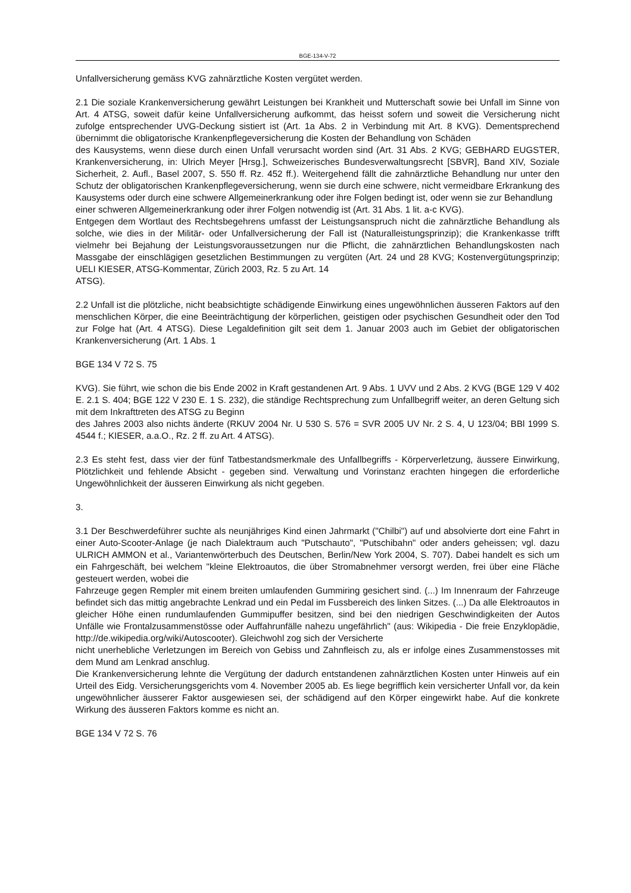BGE-134-V-72
Unfallversicherung gemäss KVG zahnärztliche Kosten vergütet werden.
2.1 Die soziale Krankenversicherung gewährt Leistungen bei Krankheit und Mutterschaft sowie bei Unfall im Sinne von Art. 4 ATSG, soweit dafür keine Unfallversicherung aufkommt, das heisst sofern und soweit die Versicherung nicht zufolge entsprechender UVG-Deckung sistiert ist (Art. 1a Abs. 2 in Verbindung mit Art. 8 KVG). Dementsprechend übernimmt die obligatorische Krankenpflegeversicherung die Kosten der Behandlung von Schäden
des Kausystems, wenn diese durch einen Unfall verursacht worden sind (Art. 31 Abs. 2 KVG; GEBHARD EUGSTER, Krankenversicherung, in: Ulrich Meyer [Hrsg.], Schweizerisches Bundesverwaltungsrecht [SBVR], Band XIV, Soziale Sicherheit, 2. Aufl., Basel 2007, S. 550 ff. Rz. 452 ff.). Weitergehend fällt die zahnärztliche Behandlung nur unter den Schutz der obligatorischen Krankenpflegeversicherung, wenn sie durch eine schwere, nicht vermeidbare Erkrankung des Kausystems oder durch eine schwere Allgemeinerkrankung oder ihre Folgen bedingt ist, oder wenn sie zur Behandlung
einer schweren Allgemeinerkrankung oder ihrer Folgen notwendig ist (Art. 31 Abs. 1 lit. a-c KVG).
Entgegen dem Wortlaut des Rechtsbegehrens umfasst der Leistungsanspruch nicht die zahnärztliche Behandlung als solche, wie dies in der Militär- oder Unfallversicherung der Fall ist (Naturalleistungsprinzip); die Krankenkasse trifft vielmehr bei Bejahung der Leistungsvoraussetzungen nur die Pflicht, die zahnärztlichen Behandlungskosten nach Massgabe der einschlägigen gesetzlichen Bestimmungen zu vergüten (Art. 24 und 28 KVG; Kostenvergütungsprinzip; UELI KIESER, ATSG-Kommentar, Zürich 2003, Rz. 5 zu Art. 14
ATSG).
2.2 Unfall ist die plötzliche, nicht beabsichtigte schädigende Einwirkung eines ungewöhnlichen äusseren Faktors auf den menschlichen Körper, die eine Beeinträchtigung der körperlichen, geistigen oder psychischen Gesundheit oder den Tod zur Folge hat (Art. 4 ATSG). Diese Legaldefinition gilt seit dem 1. Januar 2003 auch im Gebiet der obligatorischen Krankenversicherung (Art. 1 Abs. 1
BGE 134 V 72 S. 75
KVG). Sie führt, wie schon die bis Ende 2002 in Kraft gestandenen Art. 9 Abs. 1 UVV und 2 Abs. 2 KVG (BGE 129 V 402 E. 2.1 S. 404; BGE 122 V 230 E. 1 S. 232), die ständige Rechtsprechung zum Unfallbegriff weiter, an deren Geltung sich mit dem Inkrafttreten des ATSG zu Beginn
des Jahres 2003 also nichts änderte (RKUV 2004 Nr. U 530 S. 576 = SVR 2005 UV Nr. 2 S. 4, U 123/04; BBl 1999 S. 4544 f.; KIESER, a.a.O., Rz. 2 ff. zu Art. 4 ATSG).
2.3 Es steht fest, dass vier der fünf Tatbestandsmerkmale des Unfallbegriffs - Körperverletzung, äussere Einwirkung, Plötzlichkeit und fehlende Absicht - gegeben sind. Verwaltung und Vorinstanz erachten hingegen die erforderliche Ungewöhnlichkeit der äusseren Einwirkung als nicht gegeben.
3.
3.1 Der Beschwerdeführer suchte als neunjähriges Kind einen Jahrmarkt ("Chilbi") auf und absolvierte dort eine Fahrt in einer Auto-Scooter-Anlage (je nach Dialektraum auch "Putschauto", "Putschibahn" oder anders geheissen; vgl. dazu ULRICH AMMON et al., Variantenwörterbuch des Deutschen, Berlin/New York 2004, S. 707). Dabei handelt es sich um ein Fahrgeschäft, bei welchem "kleine Elektroautos, die über Stromabnehmer versorgt werden, frei über eine Fläche gesteuert werden, wobei die
Fahrzeuge gegen Rempler mit einem breiten umlaufenden Gummiring gesichert sind. (...) Im Innenraum der Fahrzeuge befindet sich das mittig angebrachte Lenkrad und ein Pedal im Fussbereich des linken Sitzes. (...) Da alle Elektroautos in gleicher Höhe einen rundumlaufenden Gummipuffer besitzen, sind bei den niedrigen Geschwindigkeiten der Autos Unfälle wie Frontalzusammenstösse oder Auffahrunfälle nahezu ungefährlich" (aus: Wikipedia - Die freie Enzyklopädie, http://de.wikipedia.org/wiki/Autoscooter). Gleichwohl zog sich der Versicherte
nicht unerhebliche Verletzungen im Bereich von Gebiss und Zahnfleisch zu, als er infolge eines Zusammenstosses mit dem Mund am Lenkrad anschlug.
Die Krankenversicherung lehnte die Vergütung der dadurch entstandenen zahnärztlichen Kosten unter Hinweis auf ein Urteil des Eidg. Versicherungsgerichts vom 4. November 2005 ab. Es liege begrifflich kein versicherter Unfall vor, da kein ungewöhnlicher äusserer Faktor ausgewiesen sei, der schädigend auf den Körper eingewirkt habe. Auf die konkrete Wirkung des äusseren Faktors komme es nicht an.
BGE 134 V 72 S. 76